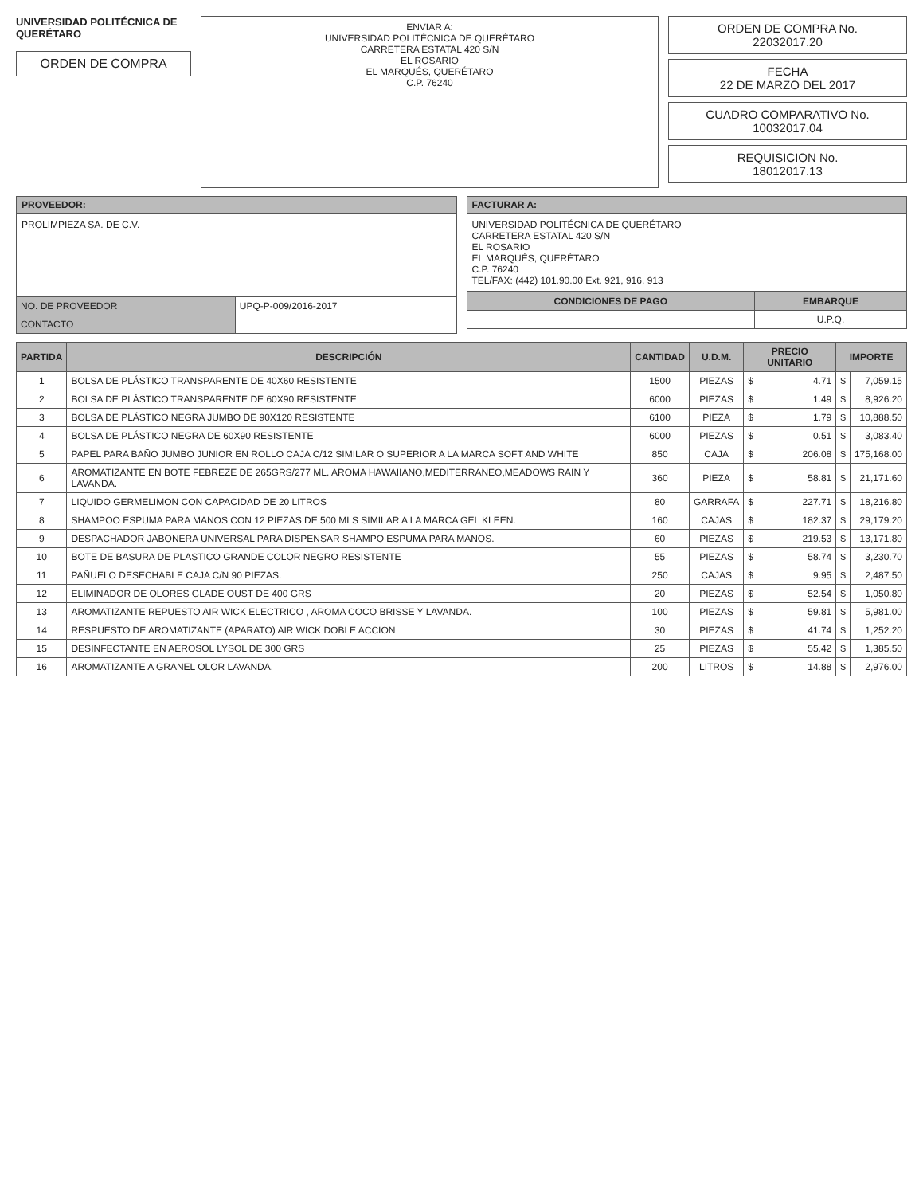UNIVERSIDAD POLITÉCNICA DE QUERÉTARO
ORDEN DE COMPRA
ENVIAR A:
UNIVERSIDAD POLITÉCNICA DE QUERÉTARO
CARRETERA ESTATAL 420 S/N
EL ROSARIO
EL MARQUÉS, QUERÉTARO
C.P. 76240
ORDEN DE COMPRA No.
22032017.20
FECHA
22 DE MARZO DEL 2017
CUADRO COMPARATIVO No.
10032017.04
REQUISICION No.
18012017.13
PROVEEDOR:
PROLIMPIEZA SA. DE C.V.
| NO. DE PROVEEDOR | UPQ-P-009/2016-2017 |
| CONTACTO | |
FACTURAR A:
UNIVERSIDAD POLITÉCNICA DE QUERÉTARO
CARRETERA ESTATAL 420 S/N
EL ROSARIO
EL MARQUÉS, QUERÉTARO
C.P. 76240
TEL/FAX: (442) 101.90.00 Ext. 921, 916, 913
| CONDICIONES DE PAGO | EMBARQUE |
| --- | --- |
| | U.P.Q. |
| PARTIDA | DESCRIPCIÓN | CANTIDAD | U.D.M. | PRECIO UNITARIO | | IMPORTE | |
| --- | --- | --- | --- | --- | --- | --- | --- |
| 1 | BOLSA DE PLÁSTICO TRANSPARENTE DE 40X60 RESISTENTE | 1500 | PIEZAS | $ | 4.71 | $ | 7,059.15 |
| 2 | BOLSA DE PLÁSTICO TRANSPARENTE DE 60X90 RESISTENTE | 6000 | PIEZAS | $ | 1.49 | $ | 8,926.20 |
| 3 | BOLSA DE PLÁSTICO NEGRA JUMBO DE 90X120 RESISTENTE | 6100 | PIEZA | $ | 1.79 | $ | 10,888.50 |
| 4 | BOLSA DE PLÁSTICO NEGRA DE 60X90 RESISTENTE | 6000 | PIEZAS | $ | 0.51 | $ | 3,083.40 |
| 5 | PAPEL PARA BAÑO JUMBO JUNIOR EN ROLLO CAJA C/12 SIMILAR O SUPERIOR A LA MARCA SOFT AND WHITE | 850 | CAJA | $ | 206.08 | $ | 175,168.00 |
| 6 | AROMATIZANTE EN BOTE FEBREZE DE 265GRS/277 ML. AROMA HAWAIIANO,MEDITERRANEO,MEADOWS RAIN Y LAVANDA. | 360 | PIEZA | $ | 58.81 | $ | 21,171.60 |
| 7 | LIQUIDO GERMELIMON CON CAPACIDAD DE 20 LITROS | 80 | GARRAFA | $ | 227.71 | $ | 18,216.80 |
| 8 | SHAMPOO ESPUMA PARA MANOS CON 12 PIEZAS DE 500 MLS SIMILAR A LA MARCA GEL KLEEN. | 160 | CAJAS | $ | 182.37 | $ | 29,179.20 |
| 9 | DESPACHADOR JABONERA UNIVERSAL PARA DISPENSAR SHAMPO ESPUMA PARA MANOS. | 60 | PIEZAS | $ | 219.53 | $ | 13,171.80 |
| 10 | BOTE DE BASURA DE PLASTICO GRANDE COLOR NEGRO RESISTENTE | 55 | PIEZAS | $ | 58.74 | $ | 3,230.70 |
| 11 | PAÑUELO DESECHABLE CAJA C/N 90 PIEZAS. | 250 | CAJAS | $ | 9.95 | $ | 2,487.50 |
| 12 | ELIMINADOR DE OLORES GLADE OUST DE 400 GRS | 20 | PIEZAS | $ | 52.54 | $ | 1,050.80 |
| 13 | AROMATIZANTE REPUESTO AIR WICK ELECTRICO , AROMA COCO BRISSE Y LAVANDA. | 100 | PIEZAS | $ | 59.81 | $ | 5,981.00 |
| 14 | RESPUESTO DE AROMATIZANTE (APARATO) AIR WICK DOBLE ACCION | 30 | PIEZAS | $ | 41.74 | $ | 1,252.20 |
| 15 | DESINFECTANTE EN AEROSOL LYSOL DE 300 GRS | 25 | PIEZAS | $ | 55.42 | $ | 1,385.50 |
| 16 | AROMATIZANTE A GRANEL OLOR LAVANDA. | 200 | LITROS | $ | 14.88 | $ | 2,976.00 |